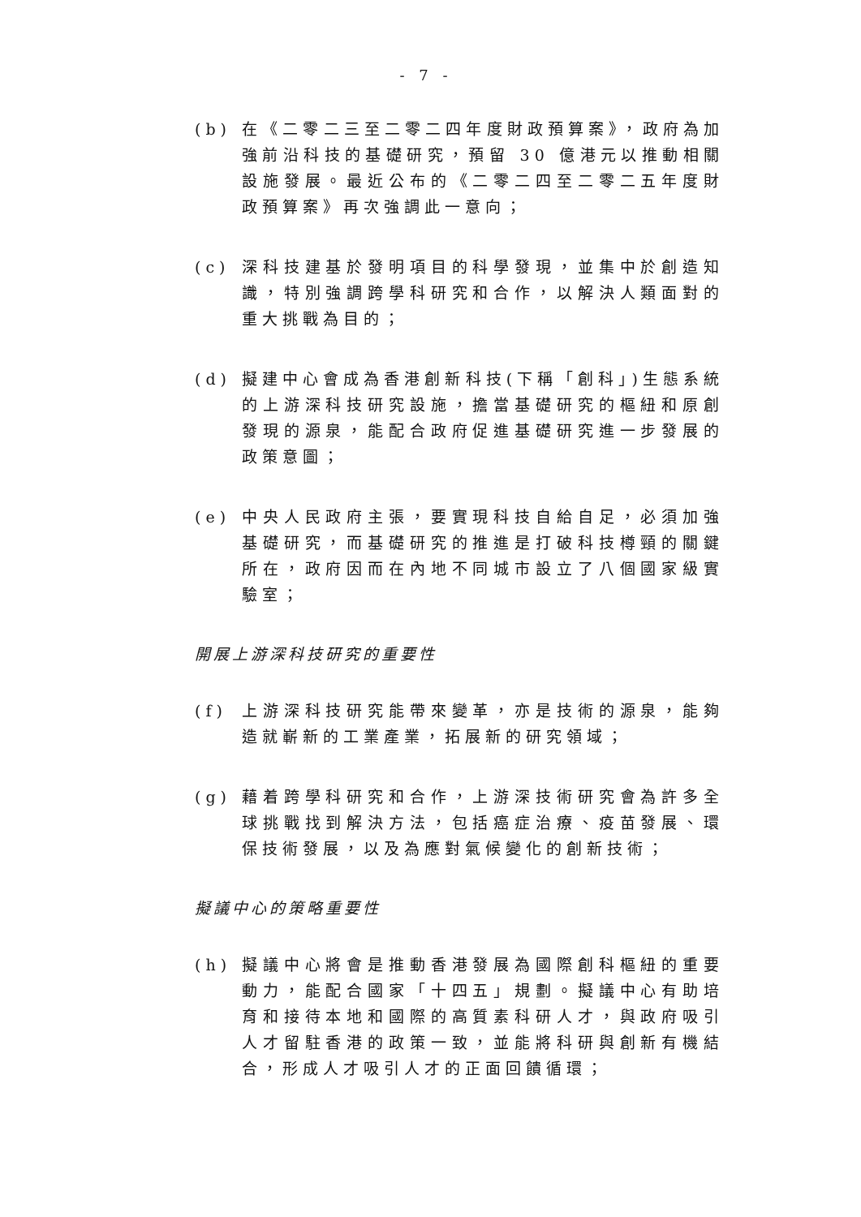- 7 -
(b) 在《二零二三至二零二四年度財政預算案》，政府為加強前沿科技的基礎研究，預留 30 億港元以推動相關設施發展。最近公布的《二零二四至二零二五年度財政預算案》再次強調此一意向；
(c) 深科技建基於發明項目的科學發現，並集中於創造知識，特別強調跨學科研究和合作，以解決人類面對的重大挑戰為目的；
(d) 擬建中心會成為香港創新科技(下稱「創科」)生態系統的上游深科技研究設施，擔當基礎研究的樞紐和原創發現的源泉，能配合政府促進基礎研究進一步發展的政策意圖；
(e) 中央人民政府主張，要實現科技自給自足，必須加強基礎研究，而基礎研究的推進是打破科技樽頸的關鍵所在，政府因而在內地不同城市設立了八個國家級實驗室；
開展上游深科技研究的重要性
(f) 上游深科技研究能帶來變革，亦是技術的源泉，能夠造就嶄新的工業產業，拓展新的研究領域；
(g) 藉着跨學科研究和合作，上游深技術研究會為許多全球挑戰找到解決方法，包括癌症治療、疫苗發展、環保技術發展，以及為應對氣候變化的創新技術；
擬議中心的策略重要性
(h) 擬議中心將會是推動香港發展為國際創科樞紐的重要動力，能配合國家「十四五」規劃。擬議中心有助培育和接待本地和國際的高質素科研人才，與政府吸引人才留駐香港的政策一致，並能將科研與創新有機結合，形成人才吸引人才的正面回饋循環；